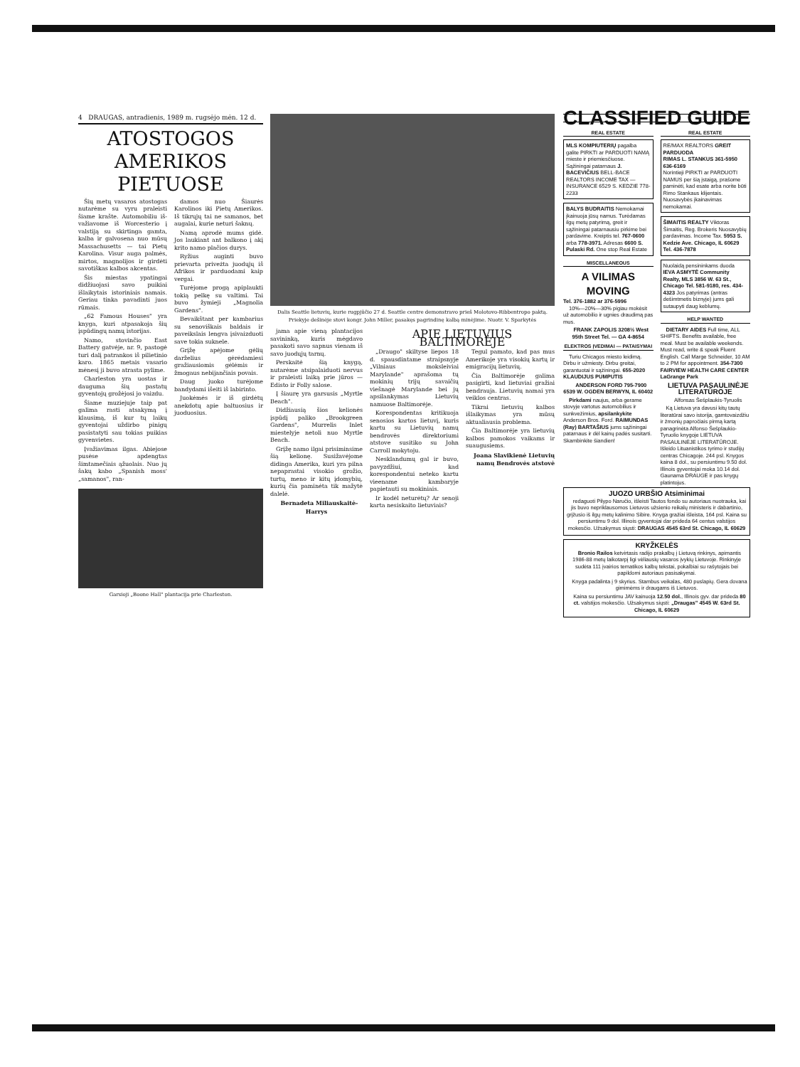4 DRAUGAS, antradienis, 1989 m. rugsėjo mėn. 12 d.
ATOSTOGOS AMERIKOS PIETUOSE
Šių metų vasaros atostogas nutarėme su vyru praleisti šiame krašte. Automobiliu iš­važiavome iš Worcesterio į valstiją su skirtinga gamta, kalba ir galvosena nuo mūsų Massachusetts — tai Pietų Karolina. Visur auga palmės, mirtos, magnolijos ir girdėti savotiškas kalbos akcentas.
Šis miestas ypatingai didžiuojasi savo puikiai išlaikytais istoriniais namais. Geriau tinka pavadinti juos rūmais.
„62 Famous Houses" yra knyga, kuri atpasakoja šių įspūdingų namų istorijas.
Namo, stovinčio East Battery gatvėje, nr. 9, pastogė turi dalį patrankos iš pilietinio karo. 1865 metais vasario mėnesį ji buvo atrasta pylime.
Charleston yra uostas ir dauguma šių pastatų gyventojų grožėjosi jo vaizdu.
Šiame muziejuje taip pat galima rasti atsakymą į klausimą, iš kur tų laikų gyventojai uždirbo pinigų pasistatyti sau tokias puikias gyvenvietes.
Įvažiavimas ilgas. Abiejose pusėse apdengtas šimtamečiais ąžuolais. Nuo jų šakų kabo „Spanish moss' „samanos", ran-
damos nuo Šiaurės Karolinos iki Pietų Amerikos. Iš tikrųjų tai ne samanos, bet augalai, kurie neturi šaknų.
Namą aprodė mums gidė. Jos laukiant ant balkono į akį krito namo plačios durys.
Ryžius auginti buvo prievarta priveżta juodųjų iš Afrikos ir parduodami kaip vergai.
Turėjome progą apiplaukti tokią pelkę su valtimi. Tai buvo žymieji „Magnolia Gardens".
Bevaikštant per kambarius su senoviškais baldais ir paveikslais lengva įsivaizduoti save tokia suknele.
Grįžę apėjome gėlių darželius gėrėdamiesi gražiausiomis gėlėmis ir žmogaus nebijančiais povais.
Daug juoko turėjome bandydami išeiti iš labirinto.
Juokėmės ir iš girdėtų anekdotų apie baltuosius ir juoduosius.
Garsioji „Boone Hall" plantacija prie Charleston.
Dalis Seattle lietuvių, kurie rugpjūčio 27 d. Seattle centre demonstravo prieš Molotovo-Ribbentropo paktą. Priekyje dešinėje stovi kongr. John Miller, pasakęs pagrindinę kalbą minėjime. Nuotr. V. Sparkytės
jama apie vieną plantacijos savininką, kuris mėgdavo pasakoti savo sapnus vienam iš savo juodųjų tarnų.
Perskaitė šią knygą, nutarėme atsipalaiduoti nervus ir praleisti laiką prie jūros — Edisto ir Folly salose.
Į šiaurę yra garsusis „Myrtle Beach".
Didžiausią šios kelionės įspūdį paliko „Brookgreen Gardens", Murrelis Inlet miestelyje netoli nuo Myrtle Beach.
Grįžę namo ilgai prisiminsime šią kelionę. Susižavėjome didinga Amerika, kuri yra pilna nepaprastai visokio grožio, turtų, meno ir kitų įdomybių, kurių čia paminėta tik mažytė dalelė.
Bernadeta Miliauskaitė-Harrys
APIE LIETUVIUS BALTIMORĖJE
„Draugo" skiltyse liepos 18 d. spausdintame straipsnyje „Vilniaus moksleiviai Marylande" aprašoma tų mokinių trijų savaičių viešnagė Marylande bei jų apsilankymas Lietuvių namuose Baltimorėje.
Korespondentas kritikuoja senosios kartos lietuvį, kuris kartu su Lietuvių namų bendrovės direktoriumi atstove susitiko su John Carroll mokytoju.
Nesklandumų gal ir buvo, pavyzdžiui, kad korespondentui neteko kartu vieename kambaryje papietauti su mokiniais.
Ir kodėl neturėtų? Ar senoji karta nesiskaito lietuviais?
Tegul pamato, kad pas mus Amerikoje yra visokių kartų ir emigracijų lietuvių.
Čia Baltimorėje galima pasigirti, kad lietuviai gražiai bendrauja. Lietuvių namai yra veiklos centras.
Tikrai lietuvių kalbos išlaikymas yra mūsų aktualiausia problema.
Čia Baltimorėje yra lietuvių kalbos pamokos vaikams ir suaugusiems.
Joana Slavikienė Lietuvių namų Bendrovės atstovė
CLASSIFIED GUIDE
REAL ESTATE
MLS KOMPIUTERIŲ pagalba galite PIRKTI ar PARDUOTI NAMĄ mieste ir priemiesčiuose. Sąžiningai patarnaus J. BACEVIČIUS BELL-BACE REALTORS INCOME TAX — INSURANCE 6529 S. KEDZIE 778-2233
BALYS BUDRAITIS Nemokamai įkainuoja jūsų namus. Turėdamas ilgų metų patyrimą, greit ir sąžiningai patarnausiu pirkime bei pardavime. Kreiptis tel. 767-0600 arba 778-3971. Adresas 6600 S. Pulaski Rd. One stop Real Estate
MISCELLANEOUS
A VILIMAS MOVING
Tel. 376-1882 ar 376-5996
10%—20%—30% pigiau mokėsit už automobilio ir ugnies draudimą pas mus.
FRANK ZAPOLIS 3208½ West 95th Street Tel. — GA 4-8654
ELEKTROS ĮVEDIMAI — PATAISYMAI
Turiu Chicagos miesto leidimą. Dirbu ir užmiesty. Dirbu greitai, garantuotai ir sąžiningai. 655-2020 KLAUDIJUS PUMPUTIS
ANDERSON FORD 795-7900 6539 W. OGDEN BERWYN, IL 60402
Pirkdami naujus, arba gerame stovyje vartotus automobilius ir sunkvežimius, apsilankykite Anderson Bros. Ford. RAIMUNDAS (Ray) BARTAŠIUS jums sąžiningai patarnaus ir dėl kainų padės susitarti. Skambinkite šiandien!
REAL ESTATE
RE/MAX REALTORS GREIT PARDUODA
RIMAS L. STANKUS 361-5950 636-6169
Norintieji PIRKTI ar PARDUOTI NAMUS per šią įstaigą, prašome paminėti, kad esate arba norite būti Rimo Stankaus klijentais. Nuosavybės įkainavimas nemokamai.
ŠIMAITIS REALTY Viktoras Šimaitis, Reg. Brokeris Nuosavybių pardavimas. Income Tax. 5953 S. Kedzie Ave. Chicago, IL 60629 Tel. 436-7878
Nuolaidą pensininkams duoda IEVA ASMYTĖ Community Realty, MLS 3856 W. 63 St., Chicago Tel. 581-9180, res. 434-4323 Jos patyrimas (antras dešimtmetis biznyje) jums gali sutaupyti daug keblumų.
HELP WANTED
DIETARY AIDES Full time, ALL SHIFTS. Benefits available, free meal. Must be available weekends. Must read, write & speak Fluent English. Call Marge Schneider, 10 AM to 2 PM for appointment. 354-7300 FAIRVIEW HEALTH CARE CENTER LaGrange Park
LIETUVA PASAULINĖJE LITERATŪROJE
Alfonsas Šešplaukis-Tyruolis
Ką Lietuva yra davusi kitų tautų literatūrai savo istorija, gamtovaizdžiu ir žmonių papročiais pirmą kartą panagrinėta Alfonso Šešplaukio-Tyruolio knygoje LIETUVA PASAULINĖJE LITERATŪROJE. Išleido Lituanistikos tyrimo ir studijų centras Chicagoje. 244 psl. Knygos kaina 8 dol., su persiuntimu 9.50 dol. Illinois gyventojai moka 10.14 dol. Gaunama DRAUGE ir pas knygų platintojus.
JUOZO URBŠIO Atsiminimai
redaguoti Pilypo Naručio, išleisti Tautos fondo su autoriaus nuotrauka, kai jis buvo nepriklausomos Lietuvos užsienio reikalų ministeris ir dabartinio, grįžusio iš ilgų metų kalinimo Sibire. Knyga gražiai išleista, 164 psl. Kaina su persiuntimu 9 dol. Illinois gyventojai dar prideda 64 centus valstijos mokesčio. Užsakymus siųsti: DRAUGAS 4545 63rd St. Chicago, IL 60629
KRYŽKELĖS
Bronio Railos ketvirtasis radijo prakalbų į Lietuvą rinkinys, apimantis 1986-88 metų laikotarpį ligi vėliausių vasaros įvykių Lietuvoje. Rinkinyje sudėta 111 įvairios tematikos kalbų tekstai, pokalbiai su rašytojais bei papildomi autoriaus pasisakymai.
Knyga padalinta į 9 skyrius. Stambus veikalas, 480 puslapių. Gera dovana gimimėms ir draugams iš Lietuvos.
Kaina su persiuntimu JAV kainuoja 12.50 dol., Illinois gyv. dar prideda 80 ct. valstijos mokesčio. Užsakymus siųsti: „Draugas" 4545 W. 63rd St. Chicago, IL 60629